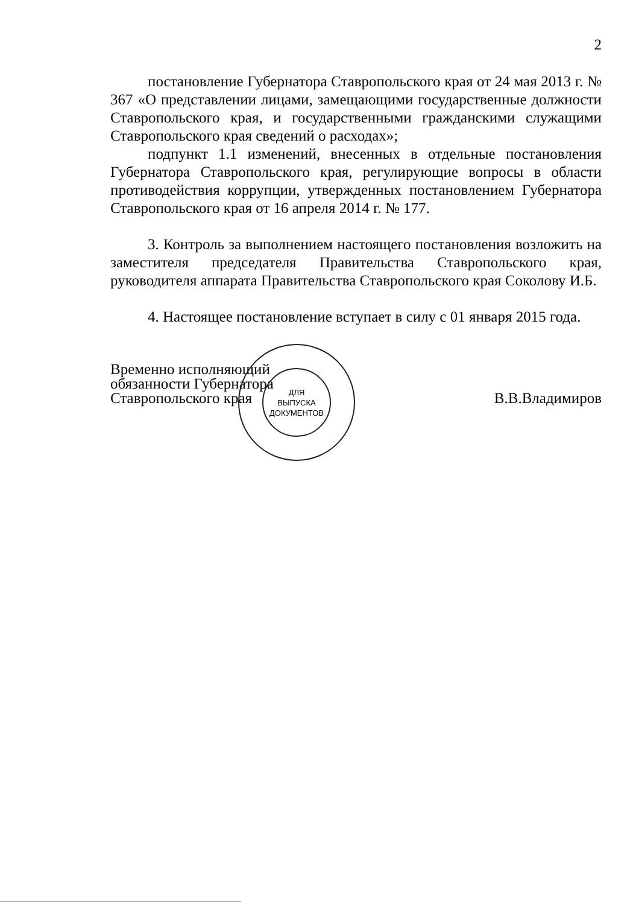2
постановление Губернатора Ставропольского края от 24 мая 2013 г. № 367 «О представлении лицами, замещающими государственные должности Ставропольского края, и государственными гражданскими служащими Ставропольского края сведений о расходах»;
подпункт 1.1 изменений, внесенных в отдельные постановления Губернатора Ставропольского края, регулирующие вопросы в области противодействия коррупции, утвержденных постановлением Губернатора Ставропольского края от 16 апреля 2014 г. № 177.
3. Контроль за выполнением настоящего постановления возложить на заместителя председателя Правительства Ставропольского края, руководителя аппарата Правительства Ставропольского края Соколову И.Б.
4. Настоящее постановление вступает в силу с 01 января 2015 года.
Временно исполняющий обязанности Губернатора Ставропольского края
В.В.Владимиров
ДЛЯ
ВЫПУСКА
ДОКУМЕНТОВ